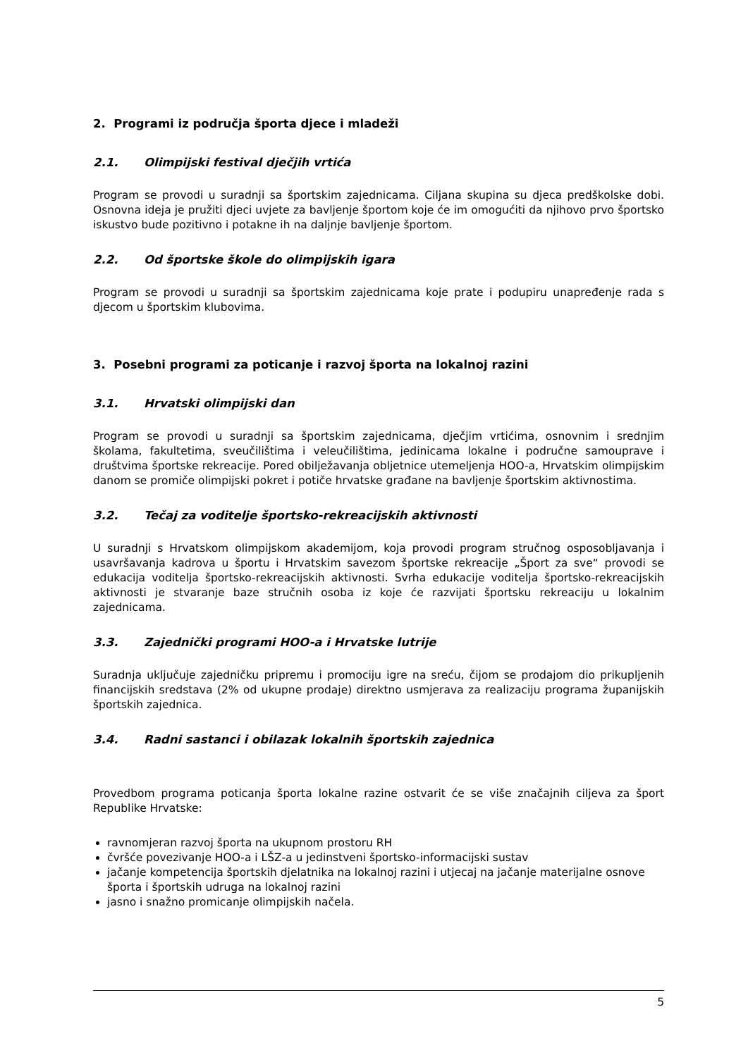2. Programi iz područja športa djece i mladeži
2.1. Olimpijski festival dječjih vrtića
Program se provodi u suradnji sa športskim zajednicama. Ciljana skupina su djeca predškolske dobi. Osnovna ideja je pružiti djeci uvjete za bavljenje športom koje će im omogućiti da njihovo prvo športsko iskustvo bude pozitivno i potakne ih na daljnje bavljenje športom.
2.2. Od športske škole do olimpijskih igara
Program se provodi u suradnji sa športskim zajednicama koje prate i podupiru unapređenje rada s djecom u športskim klubovima.
3. Posebni programi za poticanje i razvoj športa na lokalnoj razini
3.1. Hrvatski olimpijski dan
Program se provodi u suradnji sa športskim zajednicama, dječjim vrtićima, osnovnim i srednjim školama, fakultetima, sveučilištima i veleučilištima, jedinicama lokalne i područne samouprave i društvima športske rekreacije. Pored obilježavanja obljetnice utemeljenja HOO-a, Hrvatskim olimpijskim danom se promiče olimpijski pokret i potiče hrvatske građane na bavljenje športskim aktivnostima.
3.2. Tečaj za voditelje športsko-rekreacijskih aktivnosti
U suradnji s Hrvatskom olimpijskom akademijom, koja provodi program stručnog osposobljavanja i usavršavanja kadrova u športu i Hrvatskim savezom športske rekreacije „Šport za sve“ provodi se edukacija voditelja športsko-rekreacijskih aktivnosti. Svrha edukacije voditelja športsko-rekreacijskih aktivnosti je stvaranje baze stručnih osoba iz koje će razvijati športsku rekreaciju u lokalnim zajednicama.
3.3. Zajednički programi HOO-a i Hrvatske lutrije
Suradnja uključuje zajedničku pripremu i promociju igre na sreću, čijom se prodajom dio prikupljenih financijskih sredstava (2% od ukupne prodaje) direktno usmjerava za realizaciju programa županijskih športskih zajednica.
3.4. Radni sastanci i obilazak lokalnih športskih zajednica
Provedbom programa poticanja športa lokalne razine ostvarit će se više značajnih ciljeva za šport Republike Hrvatske:
ravnomjeran razvoj športa na ukupnom prostoru RH
čvršće povezivanje HOO-a i LŠZ-a u jedinstveni športsko-informacijski sustav
jačanje kompetencija športskih djelatnika na lokalnoj razini i utjecaj na jačanje materijalne osnove športa i športskih udruga na lokalnoj razini
jasno i snažno promicanje olimpijskih načela.
5